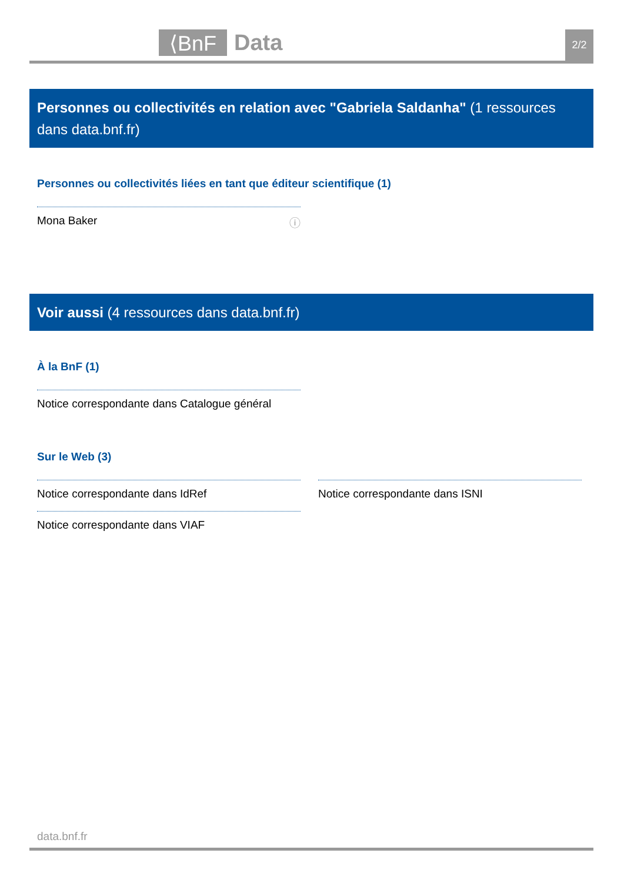⟨BnF
Data
2/2
Personnes ou collectivités en relation avec "Gabriela Saldanha" (1 ressources dans data.bnf.fr)
Personnes ou collectivités liées en tant que éditeur scientifique (1)
Mona Baker ⓘ
Voir aussi (4 ressources dans data.bnf.fr)
À la BnF (1)
Notice correspondante dans Catalogue général
Sur le Web (3)
Notice correspondante dans IdRef Notice correspondante dans ISNI
Notice correspondante dans VIAF
data.bnf.fr